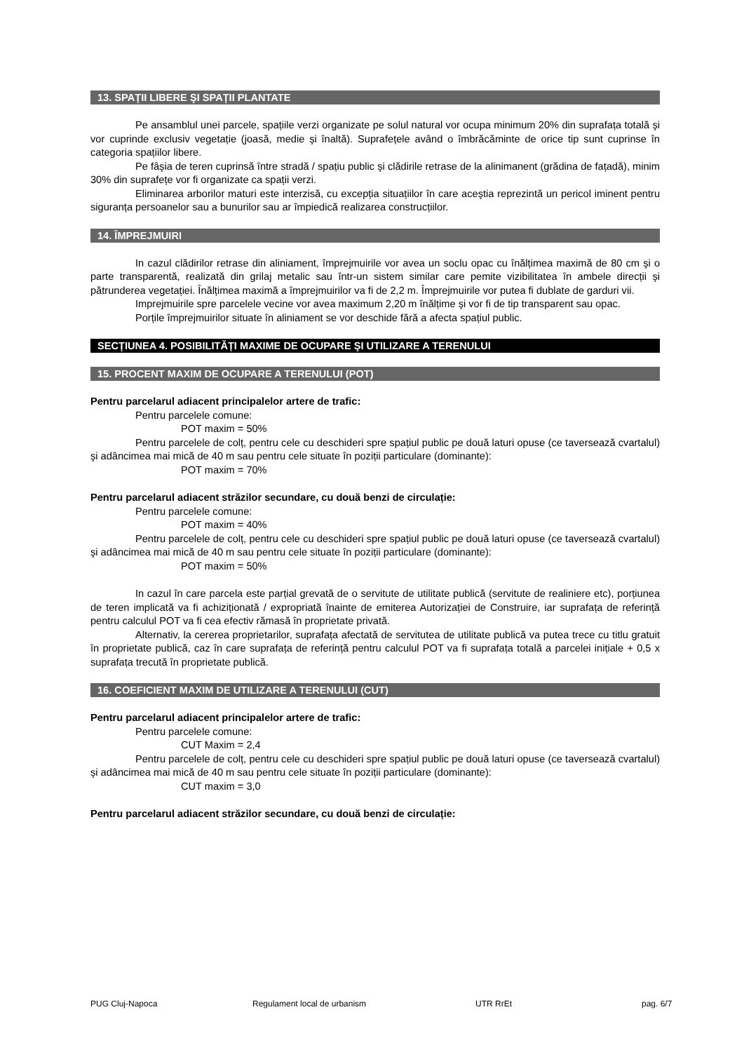13. SPAȚII LIBERE ŞI SPAȚII PLANTATE
Pe ansamblul unei parcele, spațiile verzi organizate pe solul natural vor ocupa minimum 20% din suprafața totală şi vor cuprinde exclusiv vegetație (joasă, medie şi înaltă). Suprafețele având o îmbrăcăminte de orice tip sunt cuprinse în categoria spațiilor libere.
Pe fâşia de teren cuprinsă între stradă / spațiu public şi clădirile retrase de la alinimanent (grădina de fațadă), minim 30% din suprafețe vor fi organizate ca spații verzi.
Eliminarea arborilor maturi este interzisă, cu excepția situațiilor în care aceştia reprezintă un pericol iminent pentru siguranța persoanelor sau a bunurilor sau ar împiedică realizarea construcțiilor.
14. ÎMPREJMUIRI
In cazul clădirilor retrase din aliniament, împrejmuirile vor avea un soclu opac cu înălțimea maximă de 80 cm şi o parte transparentă, realizată din grilaj metalic sau într-un sistem similar care pemite vizibilitatea în ambele direcții şi pătrunderea vegetației. Înălțimea maximă a împrejmuirilor va fi de 2,2 m. Împrejmuirile vor putea fi dublate de garduri vii.
Imprejmuirile spre parcelele vecine vor avea maximum 2,20 m înălțime şi vor fi de tip transparent sau opac.
Porțile împrejmuirilor situate în aliniament se vor deschide fără a afecta spațiul public.
SECȚIUNEA 4. POSIBILITĂȚI MAXIME DE OCUPARE ŞI UTILIZARE A TERENULUI
15. PROCENT MAXIM DE OCUPARE A TERENULUI (POT)
Pentru parcelarul adiacent principalelor artere de trafic:
Pentru parcelele comune:
POT maxim = 50%
Pentru parcelele de colț, pentru cele cu deschideri spre spațiul public pe două laturi opuse (ce taversează cvartalul) şi adâncimea mai mică de 40 m sau pentru cele situate în poziții particulare (dominante):
POT maxim = 70%
Pentru parcelarul adiacent străzilor secundare, cu două benzi de circulație:
Pentru parcelele comune:
POT maxim = 40%
Pentru parcelele de colț, pentru cele cu deschideri spre spațiul public pe două laturi opuse (ce taversează cvartalul) şi adâncimea mai mică de 40 m sau pentru cele situate în poziții particulare (dominante):
POT maxim = 50%
In cazul în care parcela este parțial grevată de o servitute de utilitate publică (servitute de realiniere etc), porțiunea de teren implicată va fi achiziționată / expropriată înainte de emiterea Autorizației de Construire, iar suprafața de referință pentru calculul POT va fi cea efectiv rămasă în proprietate privată.
Alternativ, la cererea proprietarilor, suprafața afectată de servitutea de utilitate publică va putea trece cu titlu gratuit în proprietate publică, caz în care suprafața de referință pentru calculul POT va fi suprafața totală a parcelei inițiale + 0,5 x suprafața trecută în proprietate publică.
16. COEFICIENT MAXIM DE UTILIZARE A TERENULUI (CUT)
Pentru parcelarul adiacent principalelor artere de trafic:
Pentru parcelele comune:
CUT Maxim = 2,4
Pentru parcelele de colț, pentru cele cu deschideri spre spațiul public pe două laturi opuse (ce taversează cvartalul) şi adâncimea mai mică de 40 m sau pentru cele situate în poziții particulare (dominante):
CUT maxim = 3,0
Pentru parcelarul adiacent străzilor secundare, cu două benzi de circulație:
PUG Cluj-Napoca Regulament local de urbanism UTR RrEt pag. 6/7